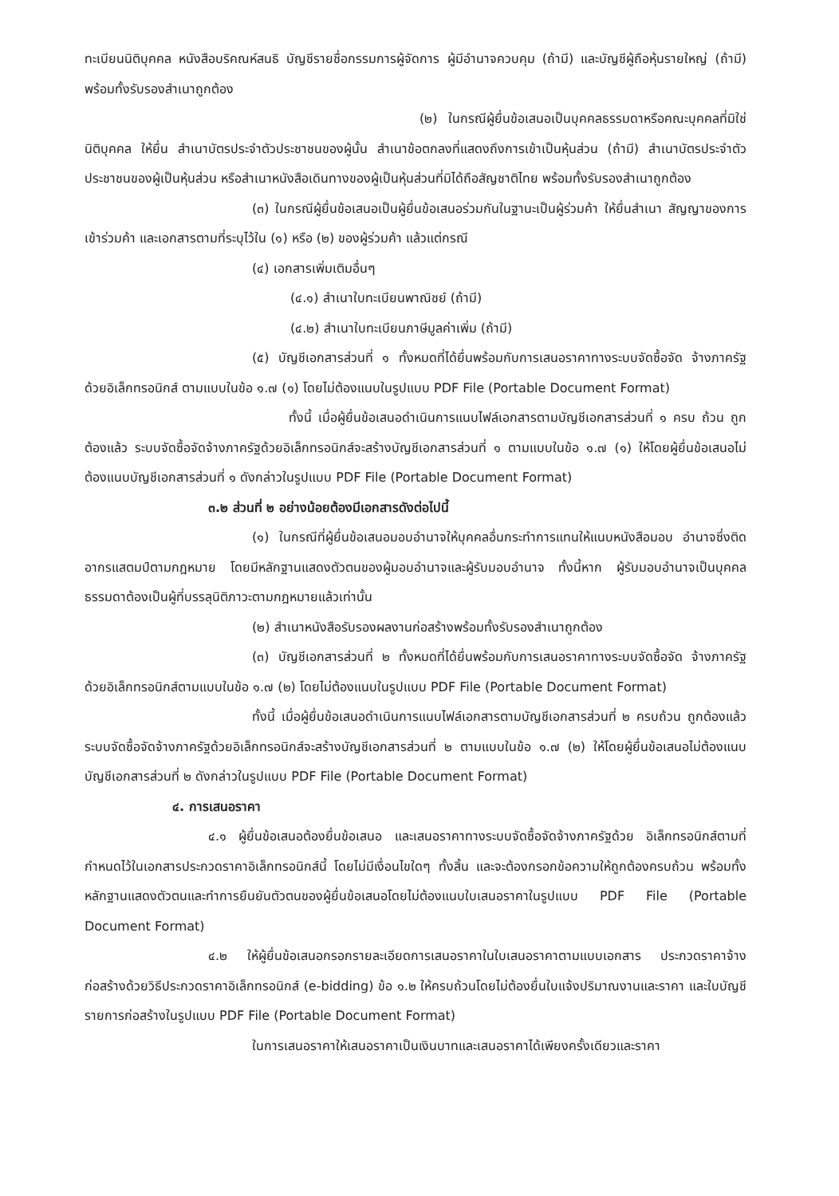ทะเบียนนิติบุคคล หนังสือบริคณห์สนธิ บัญชีรายชื่อกรรมการผู้จัดการ ผู้มีอำนาจควบคุม (ถ้ามี) และบัญชีผู้ถือหุ้นรายใหญ่ (ถ้ามี) พร้อมทั้งรับรองสำเนาถูกต้อง
(๒) ในกรณีผู้ยื่นข้อเสนอเป็นบุคคลธรรมดาหรือคณะบุคคลที่มิใช่นิติบุคคล ให้ยื่น สำเนาบัตรประจำตัวประชาชนของผู้นั้น สำเนาข้อตกลงที่แสดงถึงการเข้าเป็นหุ้นส่วน (ถ้ามี) สำเนาบัตรประจำตัวประชาชนของผู้เป็นหุ้นส่วน หรือสำเนาหนังสือเดินทางของผู้เป็นหุ้นส่วนที่มิได้ถือสัญชาติไทย พร้อมทั้งรับรองสำเนาถูกต้อง
(๓) ในกรณีผู้ยื่นข้อเสนอเป็นผู้ยื่นข้อเสนอร่วมกันในฐานะเป็นผู้ร่วมค้า ให้ยื่นสำเนา สัญญาของการเข้าร่วมค้า และเอกสารตามที่ระบุไว้ใน (๑) หรือ (๒) ของผู้ร่วมค้า แล้วแต่กรณี
(๔) เอกสารเพิ่มเติมอื่นๆ
(๔.๑) สำเนาใบทะเบียนพาณิชย์ (ถ้ามี)
(๔.๒) สำเนาใบทะเบียนภาษีมูลค่าเพิ่ม (ถ้ามี)
(๕) บัญชีเอกสารส่วนที่ ๑ ทั้งหมดที่ได้ยื่นพร้อมกับการเสนอราคาทางระบบจัดซื้อจัด จ้างภาครัฐด้วยอิเล็กทรอนิกส์ ตามแบบในข้อ ๑.๗ (๑) โดยไม่ต้องแนบในรูปแบบ PDF File (Portable Document Format)
ทั้งนี้ เมื่อผู้ยื่นข้อเสนอดำเนินการแนบไฟล์เอกสารตามบัญชีเอกสารส่วนที่ ๑ ครบ ถ้วน ถูกต้องแล้ว ระบบจัดซื้อจัดจ้างภาครัฐด้วยอิเล็กทรอนิกส์จะสร้างบัญชีเอกสารส่วนที่ ๑ ตามแบบในข้อ ๑.๗ (๑) ให้โดยผู้ยื่นข้อเสนอไม่ต้องแนบบัญชีเอกสารส่วนที่ ๑ ดังกล่าวในรูปแบบ PDF File (Portable Document Format)
๓.๒ ส่วนที่ ๒ อย่างน้อยต้องมีเอกสารดังต่อไปนี้
(๑) ในกรณีที่ผู้ยื่นข้อเสนอมอบอำนาจให้บุคคลอื่นกระทำการแทนให้แนบหนังสือมอบ อำนาจซึ่งติดอากรแสตมป์ตามกฎหมาย โดยมีหลักฐานแสดงตัวตนของผู้มอบอำนาจและผู้รับมอบอำนาจ ทั้งนี้หาก ผู้รับมอบอำนาจเป็นบุคคลธรรมดาต้องเป็นผู้ที่บรรลุนิติภาวะตามกฎหมายแล้วเท่านั้น
(๒) สำเนาหนังสือรับรองผลงานก่อสร้างพร้อมทั้งรับรองสำเนาถูกต้อง
(๓) บัญชีเอกสารส่วนที่ ๒ ทั้งหมดที่ได้ยื่นพร้อมกับการเสนอราคาทางระบบจัดซื้อจัด จ้างภาครัฐด้วยอิเล็กทรอนิกส์ตามแบบในข้อ ๑.๗ (๒) โดยไม่ต้องแนบในรูปแบบ PDF File (Portable Document Format)
ทั้งนี้ เมื่อผู้ยื่นข้อเสนอดำเนินการแนบไฟล์เอกสารตามบัญชีเอกสารส่วนที่ ๒ ครบถ้วน ถูกต้องแล้ว ระบบจัดซื้อจัดจ้างภาครัฐด้วยอิเล็กทรอนิกส์จะสร้างบัญชีเอกสารส่วนที่ ๒ ตามแบบในข้อ ๑.๗ (๒) ให้โดยผู้ยื่นข้อเสนอไม่ต้องแนบบัญชีเอกสารส่วนที่ ๒ ดังกล่าวในรูปแบบ PDF File (Portable Document Format)
๔. การเสนอราคา
๔.๑ ผู้ยื่นข้อเสนอต้องยื่นข้อเสนอ และเสนอราคาทางระบบจัดซื้อจัดจ้างภาครัฐด้วย อิเล็กทรอนิกส์ตามที่กำหนดไว้ในเอกสารประกวดราคาอิเล็กทรอนิกส์นี้ โดยไม่มีเงื่อนไขใดๆ ทั้งสิ้น และจะต้องกรอกข้อความให้ถูกต้องครบถ้วน พร้อมทั้งหลักฐานแสดงตัวตนและทำการยืนยันตัวตนของผู้ยื่นข้อเสนอโดยไม่ต้องแนบใบเสนอราคาในรูปแบบ PDF File (Portable Document Format)
๔.๒ ให้ผู้ยื่นข้อเสนอกรอกรายละเอียดการเสนอราคาในใบเสนอราคาตามแบบเอกสาร ประกวดราคาจ้างก่อสร้างด้วยวิธีประกวดราคาอิเล็กทรอนิกส์ (e-bidding) ข้อ ๑.๒ ให้ครบถ้วนโดยไม่ต้องยื่นใบแจ้งปริมาณงานและราคา และใบบัญชีรายการก่อสร้างในรูปแบบ PDF File (Portable Document Format)
ในการเสนอราคาให้เสนอราคาเป็นเงินบาทและเสนอราคาได้เพียงครั้งเดียวและราคา